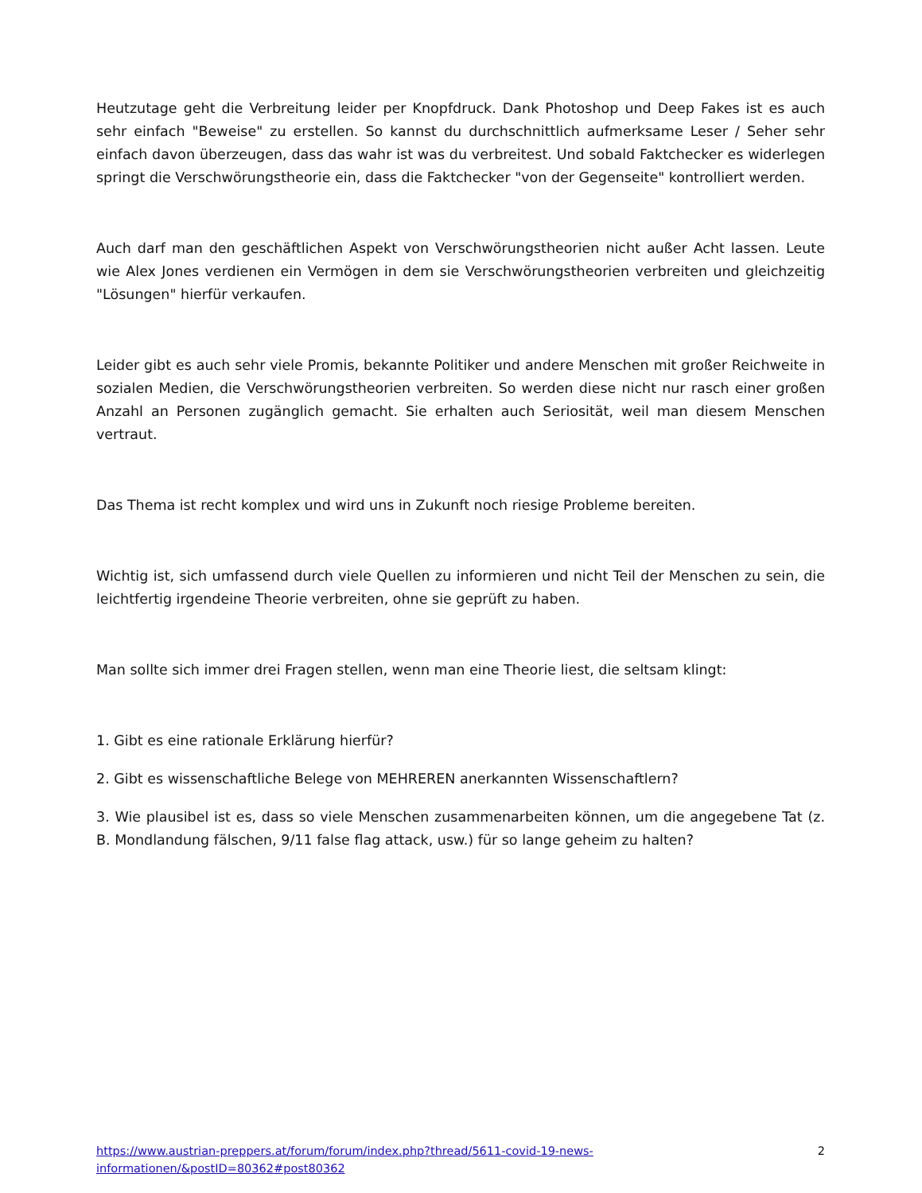Heutzutage geht die Verbreitung leider per Knopfdruck. Dank Photoshop und Deep Fakes ist es auch sehr einfach "Beweise" zu erstellen. So kannst du durchschnittlich aufmerksame Leser / Seher sehr einfach davon überzeugen, dass das wahr ist was du verbreitest. Und sobald Faktchecker es widerlegen springt die Verschwörungstheorie ein, dass die Faktchecker "von der Gegenseite" kontrolliert werden.
Auch darf man den geschäftlichen Aspekt von Verschwörungstheorien nicht außer Acht lassen. Leute wie Alex Jones verdienen ein Vermögen in dem sie Verschwörungstheorien verbreiten und gleichzeitig "Lösungen" hierfür verkaufen.
Leider gibt es auch sehr viele Promis, bekannte Politiker und andere Menschen mit großer Reichweite in sozialen Medien, die Verschwörungstheorien verbreiten. So werden diese nicht nur rasch einer großen Anzahl an Personen zugänglich gemacht. Sie erhalten auch Seriosität, weil man diesem Menschen vertraut.
Das Thema ist recht komplex und wird uns in Zukunft noch riesige Probleme bereiten.
Wichtig ist, sich umfassend durch viele Quellen zu informieren und nicht Teil der Menschen zu sein, die leichtfertig irgendeine Theorie verbreiten, ohne sie geprüft zu haben.
Man sollte sich immer drei Fragen stellen, wenn man eine Theorie liest, die seltsam klingt:
1. Gibt es eine rationale Erklärung hierfür?
2. Gibt es wissenschaftliche Belege von MEHREREN anerkannten Wissenschaftlern?
3. Wie plausibel ist es, dass so viele Menschen zusammenarbeiten können, um die angegebene Tat (z. B. Mondlandung fälschen, 9/11 false flag attack, usw.) für so lange geheim zu halten?
https://www.austrian-preppers.at/forum/forum/index.php?thread/5611-covid-19-news-
informationen/&postID=80362#post80362 2